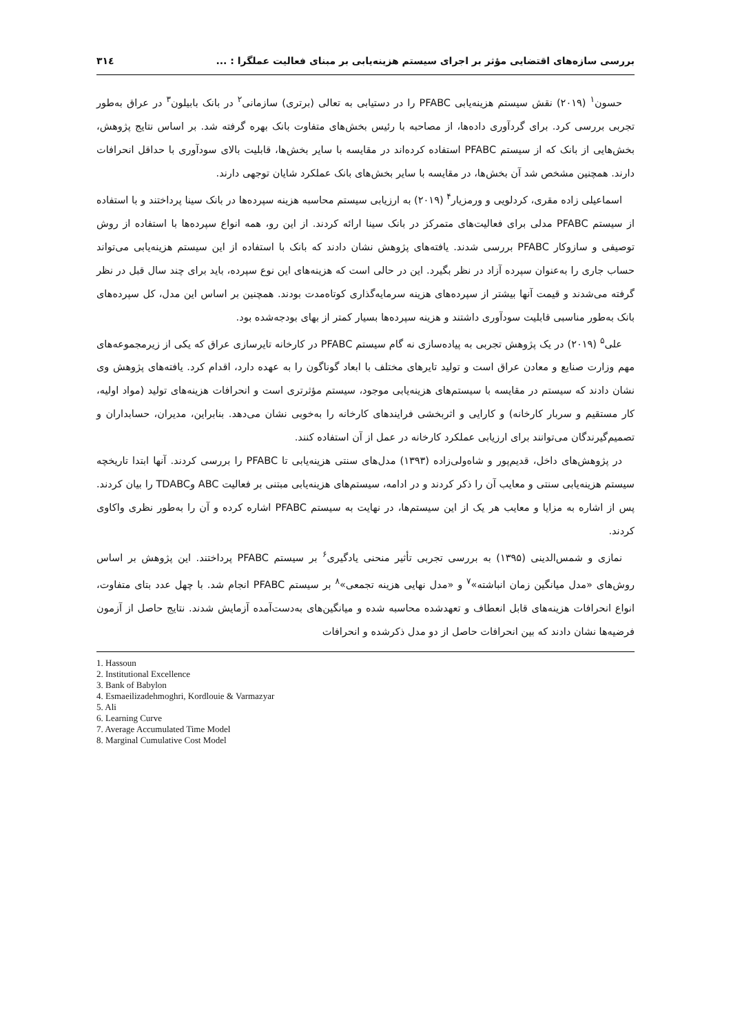بررسی سازه‌های اقتضایی مؤثر بر اجرای سیستم هزینه‌یابی بر مبنای فعالیت عملگرا : ... ۳۱٤
حسون<sup>۱</sup> (۲۰۱۹) نقش سیستم هزینه‌یابی PFABC را در دستیابی به تعالی (برتری) سازمانی<sup>۲</sup> در بانک بابیلون<sup>۳</sup> در عراق به‌طور تجربی بررسی کرد. برای گردآوری داده‌ها، از مصاحبه با رئیس بخش‌های متفاوت بانک بهره گرفته شد. بر اساس نتایج پژوهش، بخش‌هایی از بانک که از سیستم PFABC استفاده کرده‌اند در مقایسه با سایر بخش‌ها، قابلیت بالای سودآوری با حداقل انحرافات دارند. همچنین مشخص شد آن بخش‌ها، در مقایسه با سایر بخش‌های بانک عملکرد شایان توجهی دارند.
اسماعیلی زاده مقری، کردلویی و ورمزیار<sup>۴</sup> (۲۰۱۹) به ارزیابی سیستم محاسبه هزینه سپرده‌ها در بانک سینا پرداختند و با استفاده از سیستم PFABC مدلی برای فعالیت‌های متمرکز در بانک سینا ارائه کردند. از این رو، همه انواع سپرده‌ها با استفاده از روش توصیفی و سازوکار PFABC بررسی شدند. یافته‌های پژوهش نشان دادند که بانک با استفاده از این سیستم هزینه‌یابی می‌تواند حساب جاری را به‌عنوان سپرده آزاد در نظر بگیرد. این در حالی است که هزینه‌های این نوع سپرده، باید برای چند سال قبل در نظر گرفته می‌شدند و قیمت آنها بیشتر از سپرده‌های هزینه سرمایه‌گذاری کوتاه‌مدت بودند. همچنین بر اساس این مدل، کل سپرده‌های بانک به‌طور مناسبی قابلیت سودآوری داشتند و هزینه سپرده‌ها بسیار کمتر از بهای بودجه‌شده بود.
علی<sup>۵</sup> (۲۰۱۹) در یک پژوهش تجربی به پیاده‌سازی نه گام سیستم PFABC در کارخانه تایرسازی عراق که یکی از زیرمجموعه‌های مهم وزارت صنایع و معادن عراق است و تولید تایرهای مختلف با ابعاد گوناگون را به عهده دارد، اقدام کرد. یافته‌های پژوهش وی نشان دادند که سیستم در مقایسه با سیستم‌های هزینه‌یابی موجود، سیستم مؤثرتری است و انحرافات هزینه‌های تولید (مواد اولیه، کار مستقیم و سربار کارخانه) و کارایی و اثربخشی فرایندهای کارخانه را به‌خوبی نشان می‌دهد. بنابراین، مدیران، حسابداران و تصمیم‌گیرندگان می‌توانند برای ارزیابی عملکرد کارخانه در عمل از آن استفاده کنند.
در پژوهش‌های داخل، قدیم‌پور و شاه‌ولی‌زاده (۱۳۹۳) مدل‌های سنتی هزینه‌یابی تا PFABC را بررسی کردند. آنها ابتدا تاریخچه سیستم هزینه‌یابی سنتی و معایب آن را ذکر کردند و در ادامه، سیستم‌های هزینه‌یابی مبتنی بر فعالیت ABC وTDABC را بیان کردند. پس از اشاره به مزایا و معایب هر یک از این سیستم‌ها، در نهایت به سیستم PFABC اشاره کرده و آن را به‌طور نظری واکاوی کردند.
نمازی و شمس‌الدینی (۱۳۹۵) به بررسی تجربی تأثیر منحنی یادگیری<sup>۶</sup> بر سیستم PFABC پرداختند. این پژوهش بر اساس روش‌های «مدل میانگین زمان انباشته»<sup>۷</sup> و «مدل نهایی هزینه تجمعی»<sup>۸</sup> بر سیستم PFABC انجام شد. با چهل عدد بتای متفاوت، انواع انحرافات هزینه‌های قابل انعطاف و تعهدشده محاسبه شده و میانگین‌های به‌دست‌آمده آزمایش شدند. نتایج حاصل از آزمون فرضیه‌ها نشان دادند که بین انحرافات حاصل از دو مدل ذکرشده و انحرافات
1. Hassoun
2. Institutional Excellence
3. Bank of Babylon
4. Esmaeilizadehmoghri, Kordlouie & Varmazyar
5. Ali
6. Learning Curve
7. Average Accumulated Time Model
8. Marginal Cumulative Cost Model